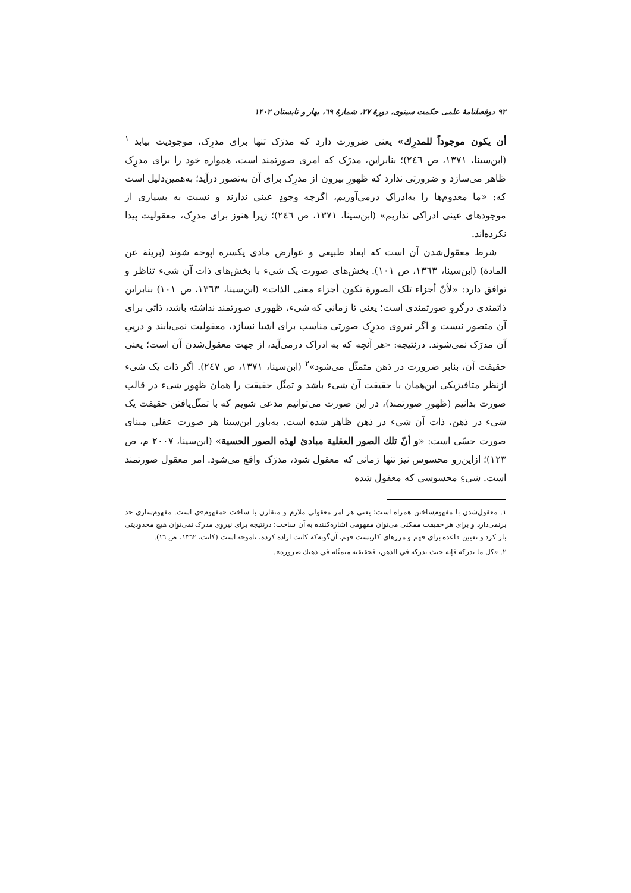۹۲ دوفصلنامهٔ علمی حکمت سینوی، دورهٔ ۲۷، شمارهٔ ٦٩، بهار و تابستان ۱۴۰۲
أن یکون موجوداً للمدرِك» یعنی ضرورت دارد که مدرَک تنها برای مدرِک، موجودیت بیابد <sup>۱</sup> (ابن‌سینا، ۱۳۷۱، ص ٢٤٦)؛ بنابراین، مدرَک که امری صورتمند است، همواره خود را برای مدرِک ظاهر می‌سازد و ضرورتی ندارد که ظهورِ بیرون از مدرِک برای آن به‌تصور درآید؛ به‌همین‌دلیل است که: «ما معدوم‌ها را به‌ادراک درمی‌آوریم، اگرچه وجودِ عینی ندارند و نسبت به بسیاری از موجودهای عینی ادراکی نداریم» (ابن‌سینا، ۱۳۷۱، ص ٢٤٦)؛ زیرا هنوز برای مدرِک، معقولیت پیدا نکرده‌اند.
شرط معقول‌شدن آن است که ابعاد طبیعی و عوارض مادی یکسره اپوخه شوند (بریئة عن المادة) (ابن‌سینا، ۱۳٦۳، ص ۱۰۱). بخش‌های صورت یک شیء با بخش‌های ذات آن شیء تناظر و توافق دارد: «لأنّ أجزاء تلک الصورة تکون أجزاء معنی الذات» (ابن‌سینا، ۱۳٦۳، ص ۱۰۱) بنابراین ذاتمندی درگروِ صورتمندی است؛ یعنی تا زمانی که شیء، ظهوری صورتمند نداشته باشد، ذاتی برای آن متصور نیست و اگر نیروی مدرِک صورتی مناسب برای اشیا نسازد، معقولیت نمی‌یابند و درپیِ آن مدرَک نمی‌شوند. درنتیجه: «هر آنچه که به ادراک درمی‌آید، از جهت معقول‌شدن آن است؛ یعنی حقیقت آن، بنابر ضرورت در ذهن متمثّل می‌شود»<sup>۲</sup> (ابن‌سینا، ۱۳۷۱، ص ٢٤٧). اگر ذات یک شیء ازنظر متافیزیکی این‌همان با حقیقت آن شیء باشد و تمثّل حقیقت را همان ظهور شیء در قالب صورت بدانیم (ظهورِ صورتمند)، در این صورت می‌توانیم مدعی شویم که با تمثّل‌یافتن حقیقت یک شیء در ذهن، ذات آن شیء در ذهن ظاهر شده است. به‌باور ابن‌سینا هر صورت عقلی مبنای صورت حسّی است: «و أنّ تلك الصور العقلیة مبادئ لهذه الصور الحسیة» (ابن‌سینا، ۲۰۰۷ م، ص ۱۲۳)؛ ازاین‌رو محسوس نیز تنها زمانی که معقول شود، مدرَک واقع می‌شود. امر معقول صورتمند است. شیءِ محسوسی که معقول شده
۱. معقول‌شدن با مفهوم‌ساختن همراه است؛ یعنی هر امر معقولی ملازم و متقارن با ساخت «مفهوم»ی است. مفهوم‌سازی حد برنمی‌دارد و برای هر حقیقت ممکنی می‌توان مفهومی اشاره‌کننده به آن ساخت؛ درنتیجه برای نیروی مدرک نمی‌توان هیچ محدودیتی بار کرد و تعیین قاعده برای فهم و مرزهای کاربست فهم، آن‌گونه‌که کانت اراده کرده، ناموجه است (کانت، ۱۳٦٢، ص ١٦).
۲. «کل ما تدرکه فإنه حیث تدرکه في الذهن، فحقیقته متمثّلة في ذهنك ضرورة».